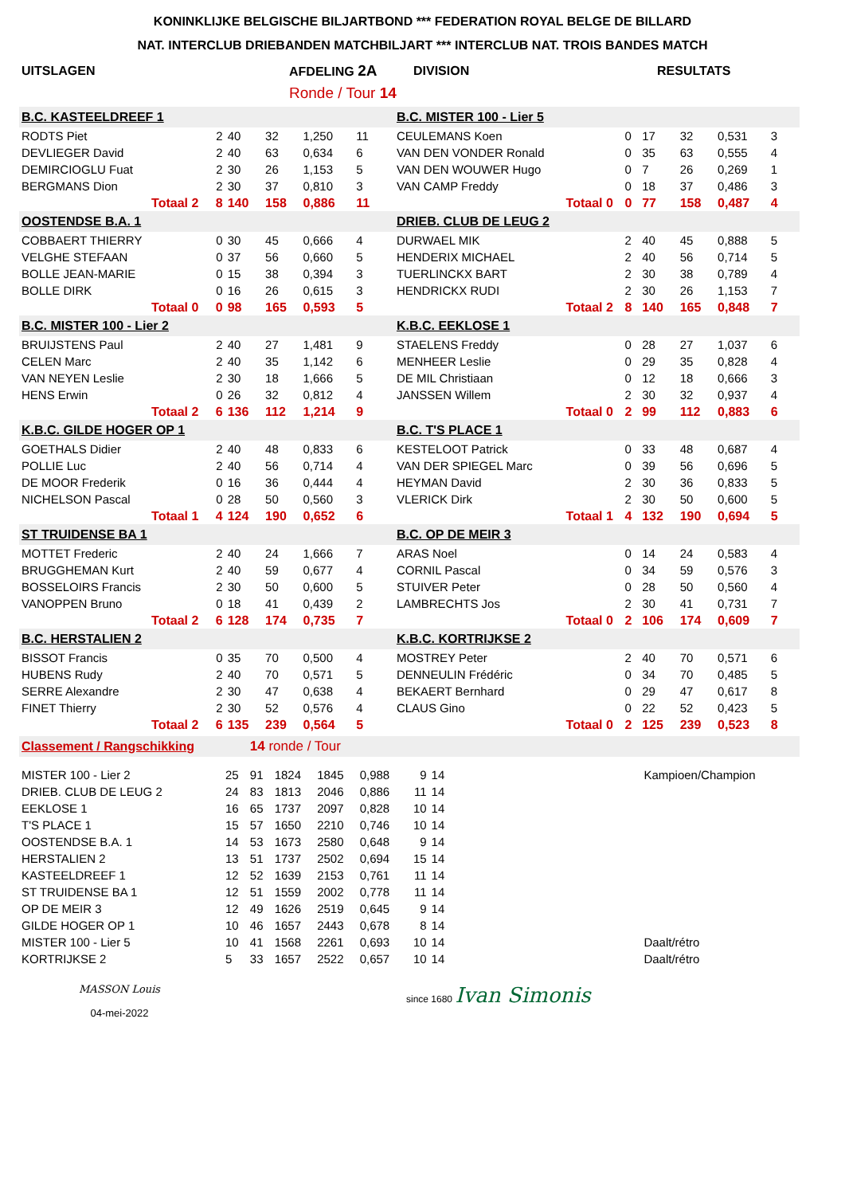KONINKLIJKE BELGISCHE BILJARTBOND *** FEDERATION ROYAL BELGE DE BILLARD
NAT. INTERCLUB DRIEBANDEN MATCHBILJART *** INTERCLUB NAT. TROIS BANDES MATCH
| UITSLAGEN | AFDELING 2A | DIVISION | RESULTATS |
| | Ronde / Tour 14 | | |
| B.C. KASTEELDREEF 1 | | | | | | | | | B.C. MISTER 100 - Lier 5 | | | | | | | | |
| RODTS Piet | | 2 | 40 | 32 | 1,250 | 11 | | | CEULEMANS Koen | | 0 | 17 | 32 | 0,531 | 3 | | |
| DEVLIEGER David | | 2 | 40 | 63 | 0,634 | 6 | | | VAN DEN VONDER Ronald | | 0 | 35 | 63 | 0,555 | 4 | | |
| DEMIRCIOGLU Fuat | | 2 | 30 | 26 | 1,153 | 5 | | | VAN DEN WOUWER Hugo | | 0 | 7 | 26 | 0,269 | 1 | | |
| BERGMANS Dion | | 2 | 30 | 37 | 0,810 | 3 | | | VAN CAMP Freddy | | 0 | 18 | 37 | 0,486 | 3 | | |
| Totaal 2 | | 8 | 140 | 158 | 0,886 | 11 | | | Totaal 0 | | 0 | 77 | 158 | 0,487 | 4 | | |
| OOSTENDSE B.A. 1 | | | | | | | | | DRIEB. CLUB DE LEUG 2 | | | | | | | | |
| COBBAERT THIERRY | | 0 | 30 | 45 | 0,666 | 4 | | | DURWAEL MIK | | 2 | 40 | 45 | 0,888 | 5 | | |
| VELGHE STEFAAN | | 0 | 37 | 56 | 0,660 | 5 | | | HENDERIX MICHAEL | | 2 | 40 | 56 | 0,714 | 5 | | |
| BOLLE JEAN-MARIE | | 0 | 15 | 38 | 0,394 | 3 | | | TUERLINCKX BART | | 2 | 30 | 38 | 0,789 | 4 | | |
| BOLLE DIRK | | 0 | 16 | 26 | 0,615 | 3 | | | HENDRICKX RUDI | | 2 | 30 | 26 | 1,153 | 7 | | |
| Totaal 0 | | 0 | 98 | 165 | 0,593 | 5 | | | Totaal 2 | | 8 | 140 | 165 | 0,848 | 7 | | |
| B.C. MISTER 100 - Lier 2 | | | | | | | | | K.B.C. EEKLOSE 1 | | | | | | | | |
| BRUIJSTENS Paul | | 2 | 40 | 27 | 1,481 | 9 | | | STAELENS Freddy | | 0 | 28 | 27 | 1,037 | 6 | | |
| CELEN Marc | | 2 | 40 | 35 | 1,142 | 6 | | | MENHEER Leslie | | 0 | 29 | 35 | 0,828 | 4 | | |
| VAN NEYEN Leslie | | 2 | 30 | 18 | 1,666 | 5 | | | DE MIL Christiaan | | 0 | 12 | 18 | 0,666 | 3 | | |
| HENS Erwin | | 0 | 26 | 32 | 0,812 | 4 | | | JANSSEN Willem | | 2 | 30 | 32 | 0,937 | 4 | | |
| Totaal 2 | | 6 | 136 | 112 | 1,214 | 9 | | | Totaal 0 | | 2 | 99 | 112 | 0,883 | 6 | | |
| K.B.C. GILDE HOGER OP 1 | | | | | | | | | B.C. T'S PLACE 1 | | | | | | | | |
| GOETHALS Didier | | 2 | 40 | 48 | 0,833 | 6 | | | KESTELOOT Patrick | | 0 | 33 | 48 | 0,687 | 4 | | |
| POLLIE Luc | | 2 | 40 | 56 | 0,714 | 4 | | | VAN DER SPIEGEL Marc | | 0 | 39 | 56 | 0,696 | 5 | | |
| DE MOOR Frederik | | 0 | 16 | 36 | 0,444 | 4 | | | HEYMAN David | | 2 | 30 | 36 | 0,833 | 5 | | |
| NICHELSON Pascal | | 0 | 28 | 50 | 0,560 | 3 | | | VLERICK Dirk | | 2 | 30 | 50 | 0,600 | 5 | | |
| Totaal 1 | | 4 | 124 | 190 | 0,652 | 6 | | | Totaal 1 | | 4 | 132 | 190 | 0,694 | 5 | | |
| ST TRUIDENSE BA 1 | | | | | | | | | B.C. OP DE MEIR 3 | | | | | | | | |
| MOTTET Frederic | | 2 | 40 | 24 | 1,666 | 7 | | | ARAS Noel | | 0 | 14 | 24 | 0,583 | 4 | | |
| BRUGGHEMAN Kurt | | 2 | 40 | 59 | 0,677 | 4 | | | CORNIL Pascal | | 0 | 34 | 59 | 0,576 | 3 | | |
| BOSSELOIRS Francis | | 2 | 30 | 50 | 0,600 | 5 | | | STUIVER Peter | | 0 | 28 | 50 | 0,560 | 4 | | |
| VANOPPEN Bruno | | 0 | 18 | 41 | 0,439 | 2 | | | LAMBRECHTS Jos | | 2 | 30 | 41 | 0,731 | 7 | | |
| Totaal 2 | | 6 | 128 | 174 | 0,735 | 7 | | | Totaal 0 | | 2 | 106 | 174 | 0,609 | 7 | | |
| B.C. HERSTALIEN 2 | | | | | | | | | K.B.C. KORTRIJKSE 2 | | | | | | | | |
| BISSOT Francis | | 0 | 35 | 70 | 0,500 | 4 | | | MOSTREY Peter | | 2 | 40 | 70 | 0,571 | 6 | | |
| HUBENS Rudy | | 2 | 40 | 70 | 0,571 | 5 | | | DENNEULIN Frédéric | | 0 | 34 | 70 | 0,485 | 5 | | |
| SERRE Alexandre | | 2 | 30 | 47 | 0,638 | 4 | | | BEKAERT Bernhard | | 0 | 29 | 47 | 0,617 | 8 | | |
| FINET Thierry | | 2 | 30 | 52 | 0,576 | 4 | | | CLAUS Gino | | 0 | 22 | 52 | 0,423 | 5 | | |
| Totaal 2 | | 6 | 135 | 239 | 0,564 | 5 | | | Totaal 0 | | 2 | 125 | 239 | 0,523 | 8 | | |
| Classement / Rangschikking | | 14 ronde / Tour | | | | | | | |
| MISTER 100 - Lier 2 | 25 | 91 | 1824 | 1845 | 0,988 | 9 | 14 | | Kampioen/Champion |
| DRIEB. CLUB DE LEUG 2 | 24 | 83 | 1813 | 2046 | 0,886 | 11 | 14 | | |
| EEKLOSE 1 | 16 | 65 | 1737 | 2097 | 0,828 | 10 | 14 | | |
| T'S PLACE 1 | 15 | 57 | 1650 | 2210 | 0,746 | 10 | 14 | | |
| OOSTENDSE B.A. 1 | 14 | 53 | 1673 | 2580 | 0,648 | 9 | 14 | | |
| HERSTALIEN 2 | 13 | 51 | 1737 | 2502 | 0,694 | 15 | 14 | | |
| KASTEELDREEF 1 | 12 | 52 | 1639 | 2153 | 0,761 | 11 | 14 | | |
| ST TRUIDENSE BA 1 | 12 | 51 | 1559 | 2002 | 0,778 | 11 | 14 | | |
| OP DE MEIR 3 | 12 | 49 | 1626 | 2519 | 0,645 | 9 | 14 | | |
| GILDE HOGER OP 1 | 10 | 46 | 1657 | 2443 | 0,678 | 8 | 14 | | |
| MISTER 100 - Lier 5 | 10 | 41 | 1568 | 2261 | 0,693 | 10 | 14 | | Daalt/rétro |
| KORTRIJKSE 2 | 5 | 33 | 1657 | 2522 | 0,657 | 10 | 14 | | Daalt/rétro |
MASSON Louis
04-mei-2022
since 1680 Ivan Simonis